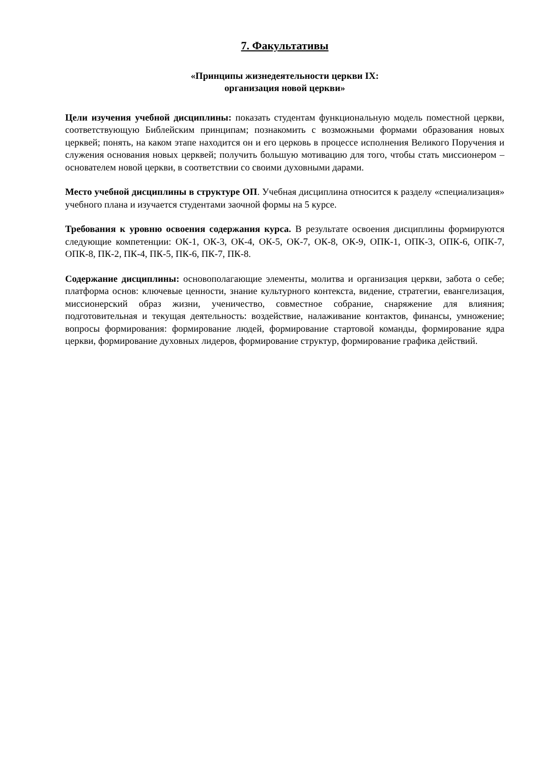7. Факультативы
«Принципы жизнедеятельности церкви IX:
организация новой церкви»
Цели изучения учебной дисциплины: показать студентам функциональную модель поместной церкви, соответствующую Библейским принципам; познакомить с возможными формами образования новых церквей; понять, на каком этапе находится он и его церковь в процессе исполнения Великого Поручения и служения основания новых церквей; получить большую мотивацию для того, чтобы стать миссионером – основателем новой церкви, в соответствии со своими духовными дарами.
Место учебной дисциплины в структуре ОП. Учебная дисциплина относится к разделу «специализация» учебного плана и изучается студентами заочной формы на 5 курсе.
Требования к уровню освоения содержания курса. В результате освоения дисциплины формируются следующие компетенции: ОК-1, ОК-3, ОК-4, ОК-5, ОК-7, ОК-8, ОК-9, ОПК-1, ОПК-3, ОПК-6, ОПК-7, ОПК-8, ПК-2, ПК-4, ПК-5, ПК-6, ПК-7, ПК-8.
Содержание дисциплины: основополагающие элементы, молитва и организация церкви, забота о себе; платформа основ: ключевые ценности, знание культурного контекста, видение, стратегии, евангелизация, миссионерский образ жизни, ученичество, совместное собрание, снаряжение для влияния; подготовительная и текущая деятельность: воздействие, налаживание контактов, финансы, умножение; вопросы формирования: формирование людей, формирование стартовой команды, формирование ядра церкви, формирование духовных лидеров, формирование структур, формирование графика действий.